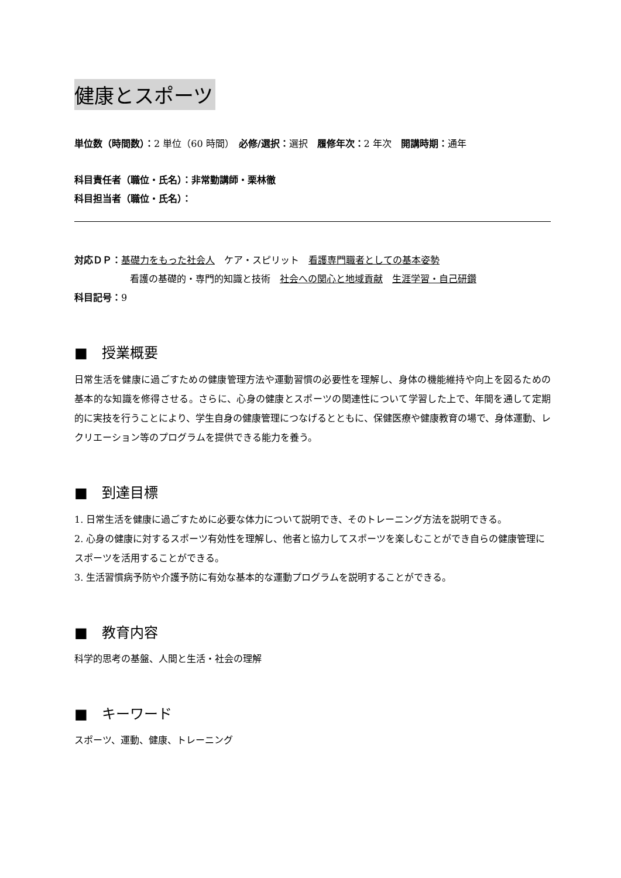健康とスポーツ
単位数（時間数）：2 単位（60 時間）　必修/選択：選択　履修年次：2 年次　開講時期：通年
科目責任者（職位・氏名）：非常勤講師・栗林徹
科目担当者（職位・氏名）：
対応ＤＰ：基礎力をもった社会人　ケア・スピリット　看護専門職者としての基本姿勢
看護の基礎的・専門的知識と技術　社会への関心と地域貢献　生涯学習・自己研鑽
科目記号：9
■　授業概要
日常生活を健康に過ごすための健康管理方法や運動習慣の必要性を理解し、身体の機能維持や向上を図るための基本的な知識を修得させる。さらに、心身の健康とスポーツの関連性について学習した上で、年間を通して定期的に実技を行うことにより、学生自身の健康管理につなげるとともに、保健医療や健康教育の場で、身体運動、レクリエーション等のプログラムを提供できる能力を養う。
■　到達目標
1. 日常生活を健康に過ごすために必要な体力について説明でき、そのトレーニング方法を説明できる。
2. 心身の健康に対するスポーツ有効性を理解し、他者と協力してスポーツを楽しむことができ自らの健康管理にスポーツを活用することができる。
3. 生活習慣病予防や介護予防に有効な基本的な運動プログラムを説明することができる。
■　教育内容
科学的思考の基盤、人間と生活・社会の理解
■　キーワード
スポーツ、運動、健康、トレーニング